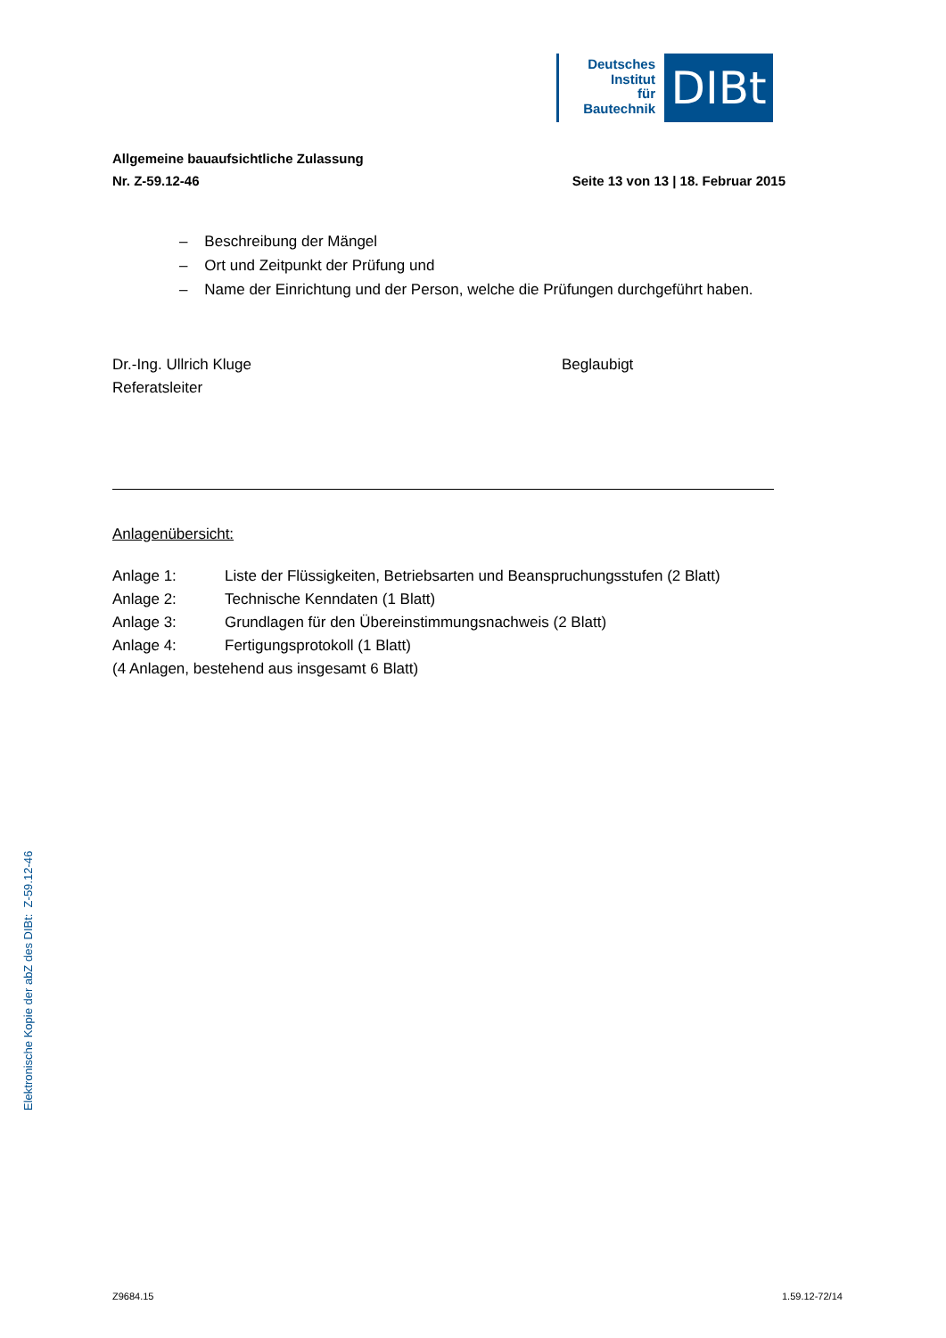Deutsches
Institut
für
Bautechnik
DIBt
Allgemeine bauaufsichtliche Zulassung
Nr. Z-59.12-46 Seite 13 von 13 | 18. Februar 2015
– Beschreibung der Mängel
– Ort und Zeitpunkt der Prüfung und
– Name der Einrichtung und der Person, welche die Prüfungen durchgeführt haben.
Dr.-Ing. Ullrich Kluge
Referatsleiter
Beglaubigt
Anlagenübersicht:
| Anlage 1: | Liste der Flüssigkeiten, Betriebsarten und Beanspruchungsstufen (2 Blatt) |
| Anlage 2: | Technische Kenndaten (1 Blatt) |
| Anlage 3: | Grundlagen für den Übereinstimmungsnachweis (2 Blatt) |
| Anlage 4: | Fertigungsprotokoll (1 Blatt) |
| (4 Anlagen, bestehend aus insgesamt 6 Blatt) | |
Elektronische Kopie der abZ des DIBt: Z-59.12-46
Z9684.15 1.59.12-72/14